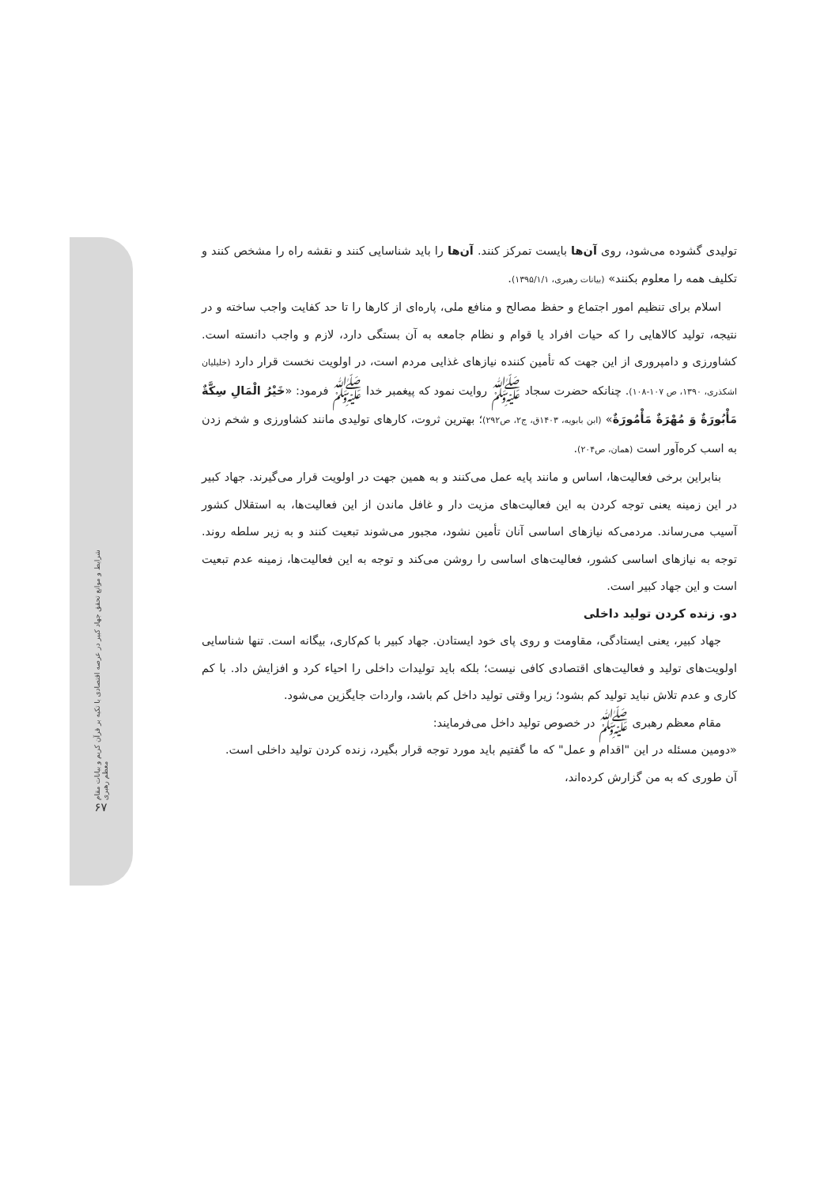شرایط و موانع تحقق جهاد کبیر در عرصه اقتصادی با تکیه بر قرآن کریم و بیانات مقام معظم رهبری
۶۷
تولیدی گشوده می‌شود، روی آن‌ها بایست تمرکز کنند. آن‌ها را باید شناسایی کنند و نقشه راه را مشخص کنند و تکلیف همه را معلوم بکنند» (بیانات رهبری، ۱۳۹۵/۱/۱).
اسلام برای تنظیم امور اجتماع و حفظ مصالح و منافع ملی، پاره‌ای از کارها را تا حد کفایت واجب ساخته و در نتیجه، تولید کالاهایی را که حیات افراد یا قوام و نظام جامعه به آن بستگی دارد، لازم و واجب دانسته است. کشاورزی و دامپروری از این جهت که تأمین کننده نیازهای غذایی مردم است، در اولویت نخست قرار دارد (خلیلیان اشکذری، ۱۳۹۰، ص ۱۰۷-۱۰۸). چنانکه حضرت سجاد ﷺ روایت نمود که پیغمبر خدا ﷺ فرمود: «خَيْرُ الْمَالِ سِكَّةٌ مَأْبُورَةٌ وَ مُهْرَةٌ مَأْمُورَةٌ» (ابن بابویه، ۱۴۰۳ق، ج۲، ص۲۹۲)؛ بهترین ثروت، کارهای تولیدی مانند کشاورزی و شخم زدن به اسب کره‌آور است (همان، ص۲۰۴).
بنابراین برخی فعالیت‌ها، اساس و مانند پایه عمل می‌کنند و به همین جهت در اولویت قرار می‌گیرند. جهاد کبیر در این زمینه یعنی توجه کردن به این فعالیت‌های مزیت دار و غافل ماندن از این فعالیت‌ها، به استقلال کشور آسیب می‌رساند. مردمی‌که نیازهای اساسی آنان تأمین نشود، مجبور می‌شوند تبعیت کنند و به زیر سلطه روند. توجه به نیازهای اساسی کشور، فعالیت‌های اساسی را روشن می‌کند و توجه به این فعالیت‌ها، زمینه عدم تبعیت است و این جهاد کبیر است.
دو. زنده کردن تولید داخلی
جهاد کبیر، یعنی ایستادگی، مقاومت و روی پای خود ایستادن. جهاد کبیر با کم‌کاری، بیگانه است. تنها شناسایی اولویت‌های تولید و فعالیت‌های اقتصادی کافی نیست؛ بلکه باید تولیدات داخلی را احیاء کرد و افزایش داد. با کم کاری و عدم تلاش نباید تولید کم بشود؛ زیرا وقتی تولید داخل کم باشد، واردات جایگزین می‌شود.
مقام معظم رهبری ﷺ در خصوص تولید داخل می‌فرمایند:
«دومین مسئله در این "اقدام و عمل" که ما گفتیم باید مورد توجه قرار بگیرد، زنده کردن تولید داخلی است. آن طوری که به من گزارش کرده‌اند،